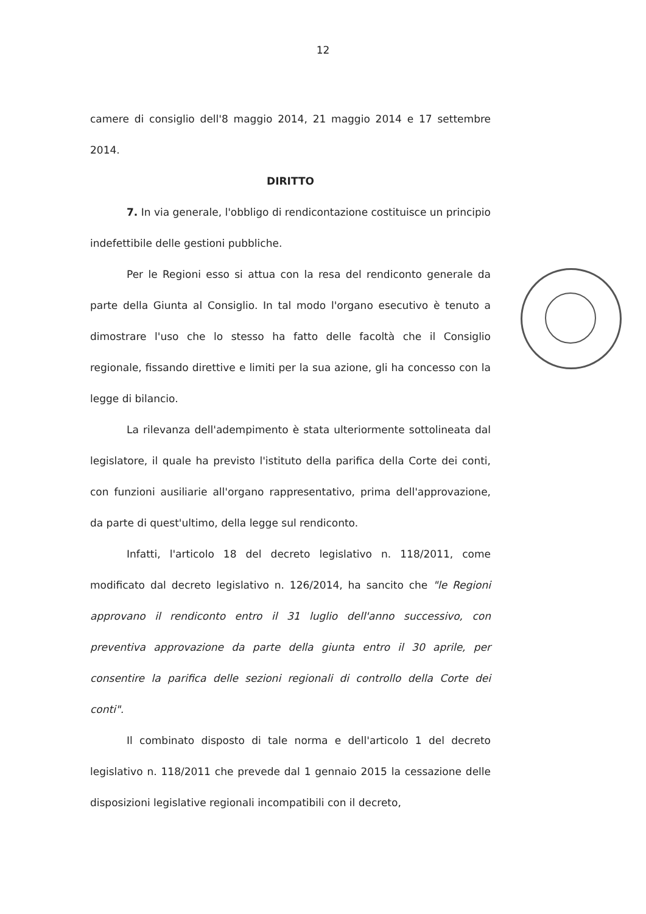12
camere di consiglio dell'8 maggio 2014, 21 maggio 2014 e 17 settembre 2014.
DIRITTO
7. In via generale, l'obbligo di rendicontazione costituisce un principio indefettibile delle gestioni pubbliche.
Per le Regioni esso si attua con la resa del rendiconto generale da parte della Giunta al Consiglio. In tal modo l'organo esecutivo è tenuto a dimostrare l'uso che lo stesso ha fatto delle facoltà che il Consiglio regionale, fissando direttive e limiti per la sua azione, gli ha concesso con la legge di bilancio.
La rilevanza dell'adempimento è stata ulteriormente sottolineata dal legislatore, il quale ha previsto l'istituto della parifica della Corte dei conti, con funzioni ausiliarie all'organo rappresentativo, prima dell'approvazione, da parte di quest'ultimo, della legge sul rendiconto.
Infatti, l'articolo 18 del decreto legislativo n. 118/2011, come modificato dal decreto legislativo n. 126/2014, ha sancito che "le Regioni approvano il rendiconto entro il 31 luglio dell'anno successivo, con preventiva approvazione da parte della giunta entro il 30 aprile, per consentire la parifica delle sezioni regionali di controllo della Corte dei conti".
Il combinato disposto di tale norma e dell'articolo 1 del decreto legislativo n. 118/2011 che prevede dal 1 gennaio 2015 la cessazione delle disposizioni legislative regionali incompatibili con il decreto,